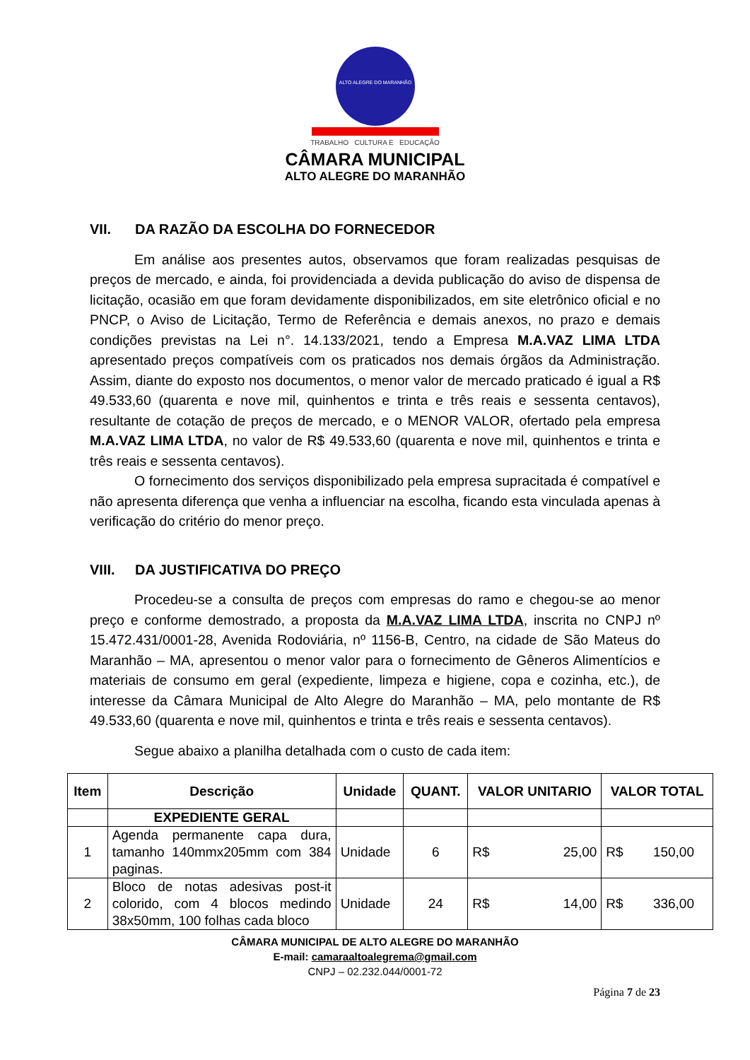ALTO ALEGRE DO MARANHÃO
TRABALHO CULTURA E EDUCAÇÃO
CÂMARA MUNICIPAL
ALTO ALEGRE DO MARANHÃO
VII. DA RAZÃO DA ESCOLHA DO FORNECEDOR
Em análise aos presentes autos, observamos que foram realizadas pesquisas de preços de mercado, e ainda, foi providenciada a devida publicação do aviso de dispensa de licitação, ocasião em que foram devidamente disponibilizados, em site eletrônico oficial e no PNCP, o Aviso de Licitação, Termo de Referência e demais anexos, no prazo e demais condições previstas na Lei n°. 14.133/2021, tendo a Empresa M.A.VAZ LIMA LTDA apresentado preços compatíveis com os praticados nos demais órgãos da Administração. Assim, diante do exposto nos documentos, o menor valor de mercado praticado é igual a R$ 49.533,60 (quarenta e nove mil, quinhentos e trinta e três reais e sessenta centavos), resultante de cotação de preços de mercado, e o MENOR VALOR, ofertado pela empresa M.A.VAZ LIMA LTDA, no valor de R$ 49.533,60 (quarenta e nove mil, quinhentos e trinta e três reais e sessenta centavos).
O fornecimento dos serviços disponibilizado pela empresa supracitada é compatível e não apresenta diferença que venha a influenciar na escolha, ficando esta vinculada apenas à verificação do critério do menor preço.
VIII. DA JUSTIFICATIVA DO PREÇO
Procedeu-se a consulta de preços com empresas do ramo e chegou-se ao menor preço e conforme demostrado, a proposta da M.A.VAZ LIMA LTDA, inscrita no CNPJ nº 15.472.431/0001-28, Avenida Rodoviária, nº 1156-B, Centro, na cidade de São Mateus do Maranhão – MA, apresentou o menor valor para o fornecimento de Gêneros Alimentícios e materiais de consumo em geral (expediente, limpeza e higiene, copa e cozinha, etc.), de interesse da Câmara Municipal de Alto Alegre do Maranhão – MA, pelo montante de R$ 49.533,60 (quarenta e nove mil, quinhentos e trinta e três reais e sessenta centavos).
Segue abaixo a planilha detalhada com o custo de cada item:
| Item | Descrição | Unidade | QUANT. | VALOR UNITARIO | VALOR TOTAL |
| --- | --- | --- | --- | --- | --- |
| | EXPEDIENTE GERAL | | | | |
| 1 | Agenda permanente capa dura, tamanho 140mmx205mm com 384 paginas. | Unidade | 6 | R$ 25,00 | R$ 150,00 |
| 2 | Bloco de notas adesivas post-it colorido, com 4 blocos medindo 38x50mm, 100 folhas cada bloco | Unidade | 24 | R$ 14,00 | R$ 336,00 |
CÂMARA MUNICIPAL DE ALTO ALEGRE DO MARANHÃO
E-mail: camaraaltoalegrema@gmail.com
CNPJ – 02.232.044/0001-72
Página 7 de 23